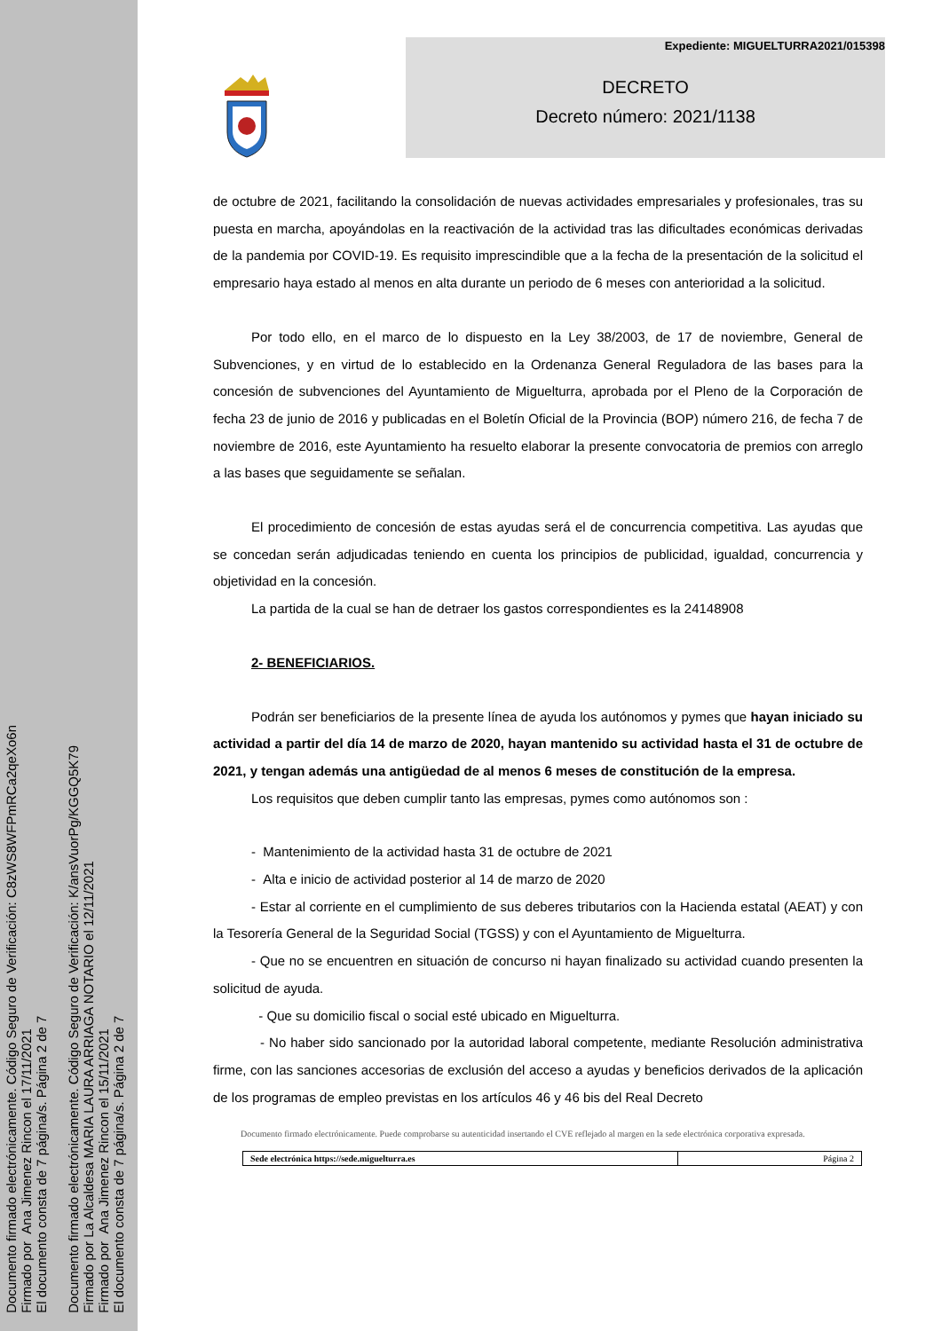Documento firmado electrónicamente. Código Seguro de Verificación: C8zWS8WFPmRCa2qeXo6n
Firmado por Ana Jimenez Rincon el 17/11/2021
El documento consta de 7 página/s. Página 2 de 7
Documento firmado electrónicamente. Código Seguro de Verificación: K/ansVuorPg/KGGQ5K79
Firmado por La Alcaldesa MARIA LAURA ARRIAGA NOTARIO el 12/11/2021
Firmado por Ana Jimenez Rincon el 15/11/2021
El documento consta de 7 página/s. Página 2 de 7
Expediente: MIGUELTURRA2021/015398
DECRETO
Decreto número: 2021/1138
de octubre de 2021, facilitando la consolidación de nuevas actividades empresariales y profesionales, tras su puesta en marcha, apoyándolas en la reactivación de la actividad tras las dificultades económicas derivadas de la pandemia por COVID-19. Es requisito imprescindible que a la fecha de la presentación de la solicitud el empresario haya estado al menos en alta durante un periodo de 6 meses con anterioridad a la solicitud.
Por todo ello, en el marco de lo dispuesto en la Ley 38/2003, de 17 de noviembre, General de Subvenciones, y en virtud de lo establecido en la Ordenanza General Reguladora de las bases para la concesión de subvenciones del Ayuntamiento de Miguelturra, aprobada por el Pleno de la Corporación de fecha 23 de junio de 2016 y publicadas en el Boletín Oficial de la Provincia (BOP) número 216, de fecha 7 de noviembre de 2016, este Ayuntamiento ha resuelto elaborar la presente convocatoria de premios con arreglo a las bases que seguidamente se señalan.
El procedimiento de concesión de estas ayudas será el de concurrencia competitiva. Las ayudas que se concedan serán adjudicadas teniendo en cuenta los principios de publicidad, igualdad, concurrencia y objetividad en la concesión.
La partida de la cual se han de detraer los gastos correspondientes es la 24148908
2- BENEFICIARIOS.
Podrán ser beneficiarios de la presente línea de ayuda los autónomos y pymes que hayan iniciado su actividad a partir del día 14 de marzo de 2020, hayan mantenido su actividad hasta el 31 de octubre de 2021, y tengan además una antigüedad de al menos 6 meses de constitución de la empresa.
Los requisitos que deben cumplir tanto las empresas, pymes como autónomos son :
- Mantenimiento de la actividad hasta 31 de octubre de 2021
- Alta e inicio de actividad posterior al 14 de marzo de 2020
- Estar al corriente en el cumplimiento de sus deberes tributarios con la Hacienda estatal (AEAT) y con la Tesorería General de la Seguridad Social (TGSS) y con el Ayuntamiento de Miguelturra.
- Que no se encuentren en situación de concurso ni hayan finalizado su actividad cuando presenten la solicitud de ayuda.
- Que su domicilio fiscal o social esté ubicado en Miguelturra.
- No haber sido sancionado por la autoridad laboral competente, mediante Resolución administrativa firme, con las sanciones accesorias de exclusión del acceso a ayudas y beneficios derivados de la aplicación de los programas de empleo previstas en los artículos 46 y 46 bis del Real Decreto
Documento firmado electrónicamente. Puede comprobarse su autenticidad insertando el CVE reflejado al margen en la sede electrónica corporativa expresada.
| Sede electrónica https://sede.miguelturra.es | Página 2 |